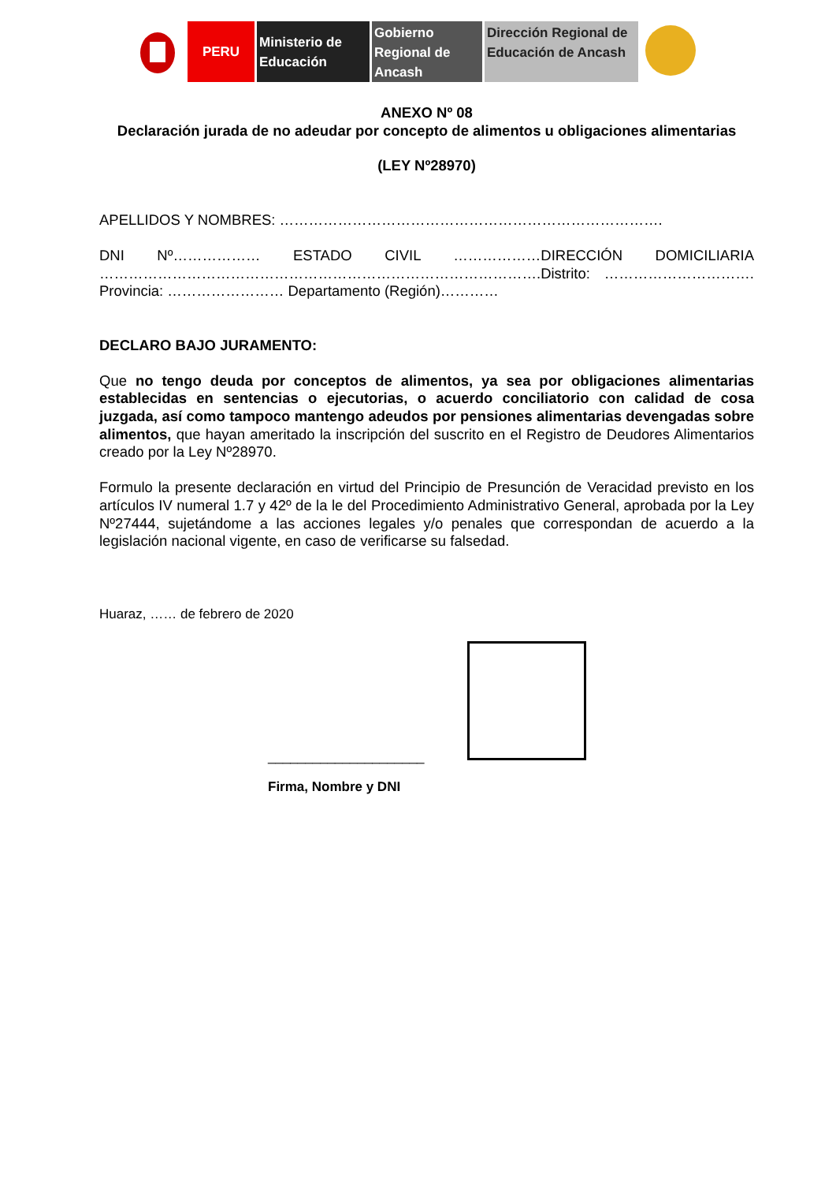PERU Ministerio de Educación
Gobierno Regional de Ancash
Dirección Regional de Educación de Ancash
ANEXO Nº 08
Declaración jurada de no adeudar por concepto de alimentos u obligaciones alimentarias
(LEY Nº28970)
APELLIDOS Y NOMBRES: …………………………………………………………………….
DNI Nº……………… ESTADO CIVIL ………………DIRECCIÓN DOMICILIARIA ……………………………………………………………………………….Distrito: …………………………. Provincia: …………………… Departamento (Región)…………
DECLARO BAJO JURAMENTO:
Que no tengo deuda por conceptos de alimentos, ya sea por obligaciones alimentarias establecidas en sentencias o ejecutorias, o acuerdo conciliatorio con calidad de cosa juzgada, así como tampoco mantengo adeudos por pensiones alimentarias devengadas sobre alimentos, que hayan ameritado la inscripción del suscrito en el Registro de Deudores Alimentarios creado por la Ley Nº28970.
Formulo la presente declaración en virtud del Principio de Presunción de Veracidad previsto en los artículos IV numeral 1.7 y 42º de la le del Procedimiento Administrativo General, aprobada por la Ley Nº27444, sujetándome a las acciones legales y/o penales que correspondan de acuerdo a la legislación nacional vigente, en caso de verificarse su falsedad.
Huaraz, …… de febrero de 2020
_____________________
Firma, Nombre y DNI